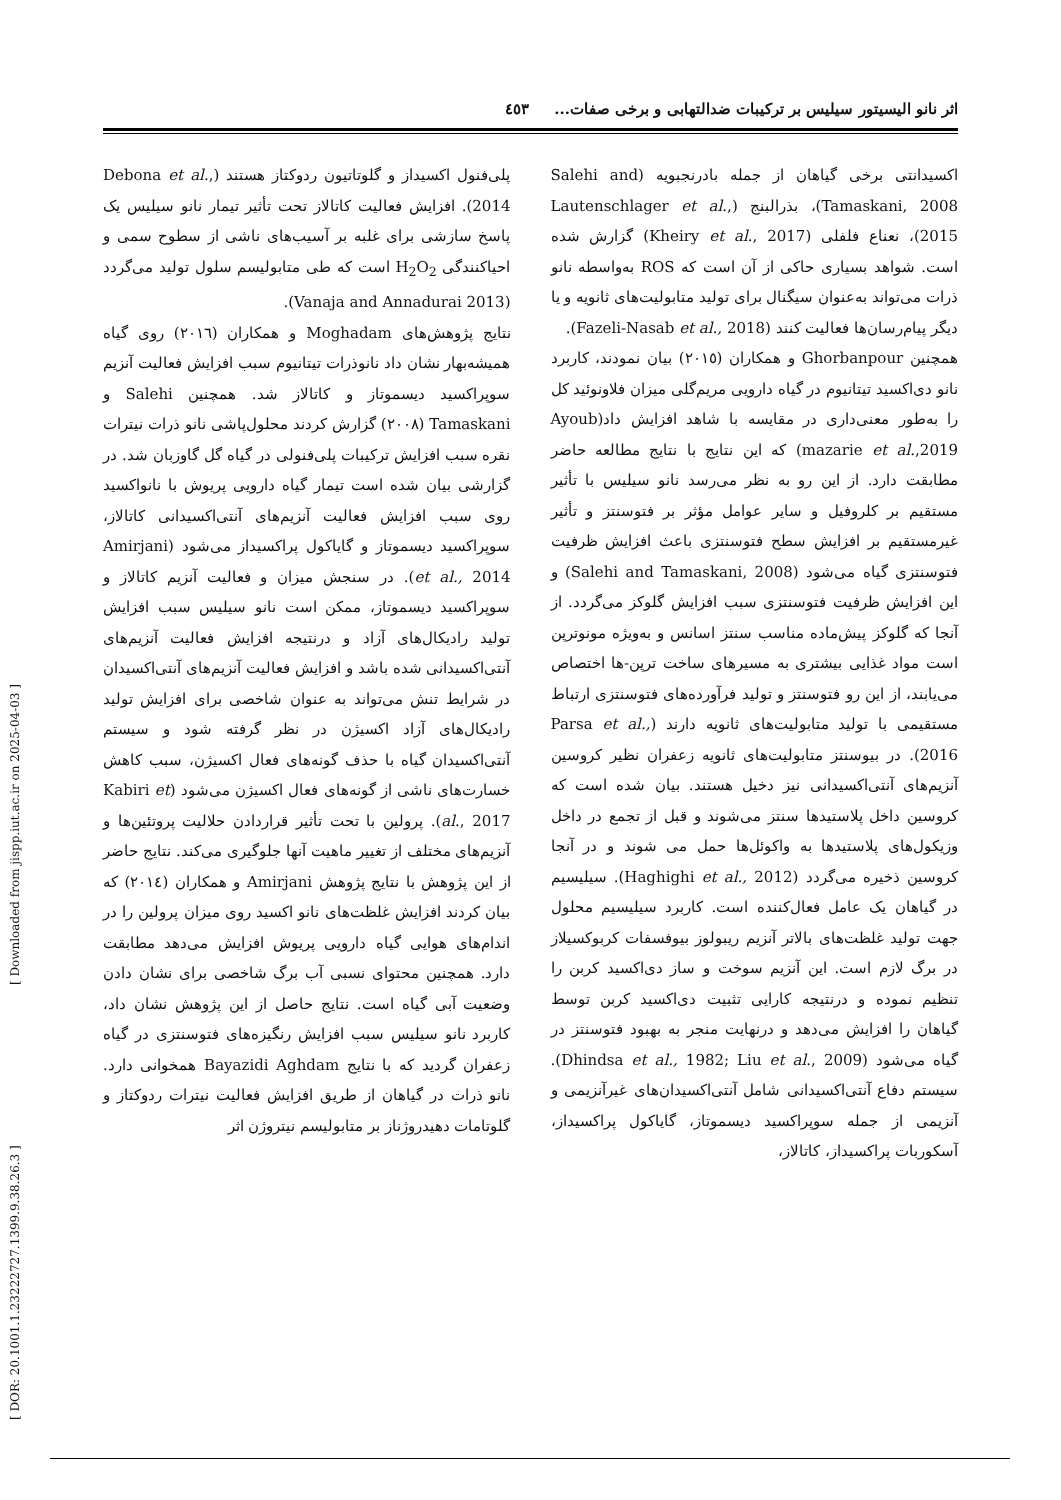اثر نانو الیسیتور سیلیس بر ترکیبات ضدالتهابی و برخی صفات... ٤٥٣
اکسیدانتی برخی گیاهان از جمله بادرنجبویه (Salehi and Tamaskani, 2008)، بذرالبنج (Lautenschlager et al., 2015)، نعناع فلفلی (Kheiry et al., 2017) گزارش شده است. شواهد بسیاری حاکی از آن است که ROS به‌واسطه نانو ذرات می‌تواند به‌عنوان سیگنال برای تولید متابولیت‌های ثانویه و یا دیگر پیام‌رسان‌ها فعالیت کنند (Fazeli-Nasab et al., 2018).
همچنین Ghorbanpour و همکاران (٢٠١٥) بیان نمودند، کاربرد نانو دی‌اکسید تیتانیوم در گیاه دارویی مریم‌گلی میزان فلاونوئید کل را به‌طور معنی‌داری در مقایسه با شاهد افزایش داد(Ayoub mazarie et al.,2019) که این نتایج با نتایج مطالعه حاضر مطابقت دارد. از این رو به نظر می‌رسد نانو سیلیس با تأثیر مستقیم بر کلروفیل و سایر عوامل مؤثر بر فتوسنتز و تأثیر غیرمستقیم بر افزایش سطح فتوسنتزی باعث افزایش ظرفیت فتوسنتزی گیاه می‌شود (Salehi and Tamaskani, 2008) و این افزایش ظرفیت فتوسنتزی سبب افزایش گلوکز می‌گردد. از آنجا که گلوکز پیش‌ماده مناسب سنتز اسانس و به‌ویژه مونوترپن است مواد غذایی بیشتری به مسیرهای ساخت ترپن-ها اختصاص می‌یابند، از این رو فتوسنتز و تولید فرآورده‌های فتوسنتزی ارتباط مستقیمی با تولید متابولیت‌های ثانویه دارند (Parsa et al., 2016). در بیوسنتز متابولیت‌های ثانویه زعفران نظیر کروسین آنزیم‌های آنتی‌اکسیدانی نیز دخیل هستند. بیان شده است که کروسین داخل پلاستیدها سنتز می‌شوند و قبل از تجمع در داخل وزیکول‌های پلاستیدها به واکوئل‌ها حمل می شوند و در آنجا کروسین ذخیره می‌گردد (Haghighi et al., 2012). سیلیسیم در گیاهان یک عامل فعال‌کننده است. کاربرد سیلیسیم محلول جهت تولید غلظت‌های بالاتر آنزیم ریبولوز بیوفسفات کربوکسیلاز در برگ لازم است. این آنزیم سوخت و ساز دی‌اکسید کربن را تنظیم نموده و درنتیجه کارایی تثبیت دی‌اکسید کربن توسط گیاهان را افزایش می‌دهد و درنهایت منجر به بهبود فتوسنتز در گیاه می‌شود (Dhindsa et al., 1982; Liu et al., 2009). سیستم دفاع آنتی‌اکسیدانی شامل آنتی‌اکسیدان‌های غیرآنزیمی و آنزیمی از جمله سوپراکسید دیسموتاز، گایاکول پراکسیداز، آسکوربات پراکسیداز، کاتالاز،
پلی‌فنول اکسیداز و گلوتاتیون ردوکتاز هستند (Debona et al., 2014). افزایش فعالیت کاتالاز تحت تأثیر تیمار نانو سیلیس یک پاسخ سازشی برای غلبه بر آسیب‌های ناشی از سطوح سمی و احیاکنندگی H<sub>2</sub>O<sub>2</sub> است که طی متابولیسم سلول تولید می‌گردد (Vanaja and Annadurai 2013).
نتایج پژوهش‌های Moghadam و همکاران (٢٠١٦) روی گیاه همیشه‌بهار نشان داد نانوذرات تیتانیوم سبب افزایش فعالیت آنزیم سوپراکسید دیسموتاز و کاتالاز شد. همچنین Salehi و Tamaskani (٢٠٠٨) گزارش کردند محلول‌پاشی نانو ذرات نیترات نقره سبب افزایش ترکیبات پلی‌فنولی در گیاه گل گاوزبان شد. در گزارشی بیان شده است تیمار گیاه دارویی پریوش با نانواکسید روی سبب افزایش فعالیت آنزیم‌های آنتی‌اکسیدانی کاتالاز، سوپراکسید دیسموتاز و گایاکول پراکسیداز می‌شود (Amirjani et al., 2014). در سنجش میزان و فعالیت آنزیم کاتالاز و سوپراکسید دیسموتاز، ممکن است نانو سیلیس سبب افزایش تولید رادیکال‌های آزاد و درنتیجه افزایش فعالیت آنزیم‌های آنتی‌اکسیدانی شده باشد و افزایش فعالیت آنزیم‌های آنتی‌اکسیدان در شرایط تنش می‌تواند به عنوان شاخصی برای افزایش تولید رادیکال‌های آزاد اکسیژن در نظر گرفته شود و سیستم آنتی‌اکسیدان گیاه با حذف گونه‌های فعال اکسیژن، سبب کاهش خسارت‌های ناشی از گونه‌های فعال اکسیژن می‌شود (Kabiri et al., 2017). پرولین با تحت تأثیر قراردادن حلالیت پروتئین‌ها و آنزیم‌های مختلف از تغییر ماهیت آنها جلوگیری می‌کند. نتایج حاضر از این پژوهش با نتایج پژوهش Amirjani و همکاران (٢٠١٤) که بیان کردند افزایش غلظت‌های نانو اکسید روی میزان پرولین را در اندام‌های هوایی گیاه دارویی پریوش افزایش می‌دهد مطابقت دارد. همچنین محتوای نسبی آب برگ شاخصی برای نشان دادن وضعیت آبی گیاه است. نتایج حاصل از این پژوهش نشان داد، کاربرد نانو سیلیس سبب افزایش رنگیزه‌های فتوسنتزی در گیاه زعفران گردید که با نتایج Bayazidi Aghdam همخوانی دارد. نانو ذرات در گیاهان از طریق افزایش فعالیت نیترات ردوکتاز و گلوتامات دهیدروژناز بر متابولیسم نیتروژن اثر
[ DOR: 20.1001.1.23222727.1399.9.38.26.3 ] [ Downloaded from jispp.iut.ac.ir on 2025-04-03 ]